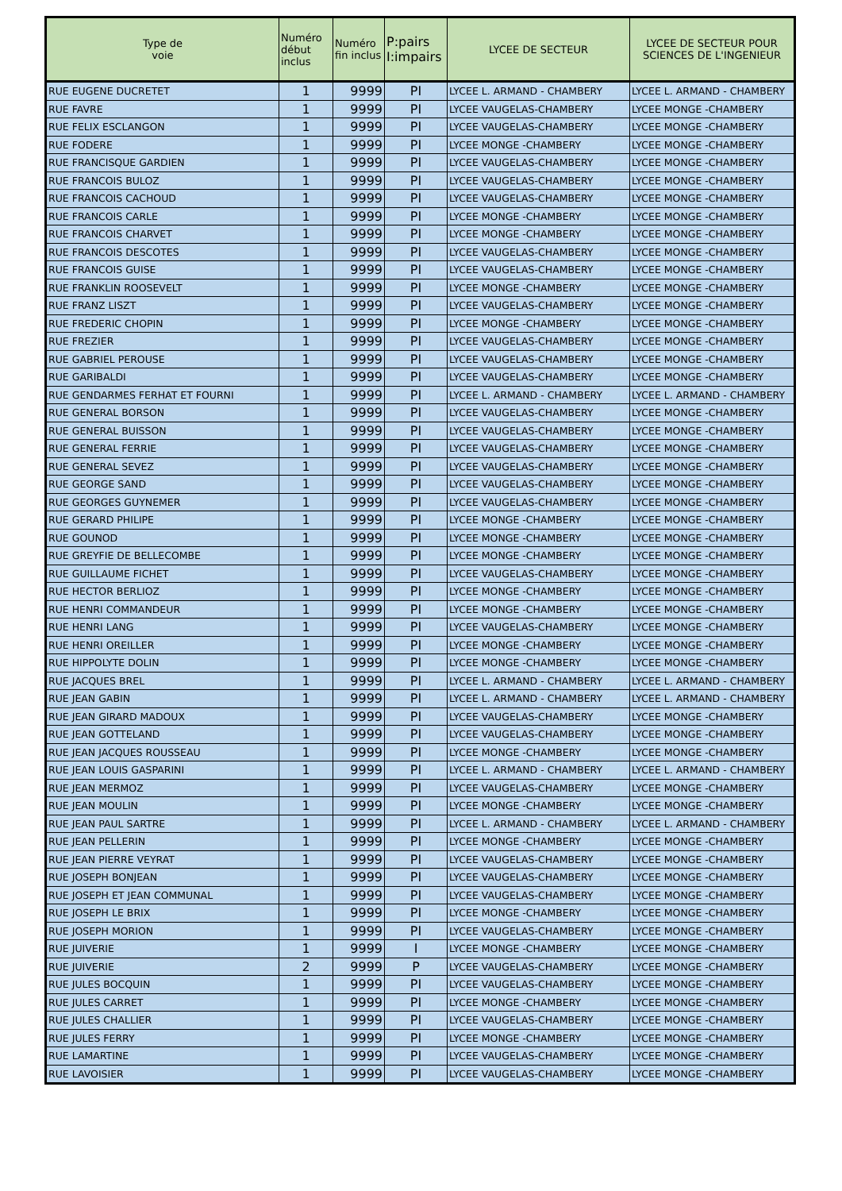| Type de voie | Numéro début inclus | Numéro fin inclus | P:pairs I:impairs | LYCEE DE SECTEUR | LYCEE DE SECTEUR POUR SCIENCES DE L'INGENIEUR |
| --- | --- | --- | --- | --- | --- |
| RUE EUGENE DUCRETET | 1 | 9999 | PI | LYCEE L. ARMAND - CHAMBERY | LYCEE L. ARMAND - CHAMBERY |
| RUE FAVRE | 1 | 9999 | PI | LYCEE VAUGELAS-CHAMBERY | LYCEE MONGE -CHAMBERY |
| RUE FELIX ESCLANGON | 1 | 9999 | PI | LYCEE VAUGELAS-CHAMBERY | LYCEE MONGE -CHAMBERY |
| RUE FODERE | 1 | 9999 | PI | LYCEE MONGE -CHAMBERY | LYCEE MONGE -CHAMBERY |
| RUE FRANCISQUE GARDIEN | 1 | 9999 | PI | LYCEE VAUGELAS-CHAMBERY | LYCEE MONGE -CHAMBERY |
| RUE FRANCOIS BULOZ | 1 | 9999 | PI | LYCEE VAUGELAS-CHAMBERY | LYCEE MONGE -CHAMBERY |
| RUE FRANCOIS CACHOUD | 1 | 9999 | PI | LYCEE VAUGELAS-CHAMBERY | LYCEE MONGE -CHAMBERY |
| RUE FRANCOIS CARLE | 1 | 9999 | PI | LYCEE MONGE -CHAMBERY | LYCEE MONGE -CHAMBERY |
| RUE FRANCOIS CHARVET | 1 | 9999 | PI | LYCEE MONGE -CHAMBERY | LYCEE MONGE -CHAMBERY |
| RUE FRANCOIS DESCOTES | 1 | 9999 | PI | LYCEE VAUGELAS-CHAMBERY | LYCEE MONGE -CHAMBERY |
| RUE FRANCOIS GUISE | 1 | 9999 | PI | LYCEE VAUGELAS-CHAMBERY | LYCEE MONGE -CHAMBERY |
| RUE FRANKLIN ROOSEVELT | 1 | 9999 | PI | LYCEE MONGE -CHAMBERY | LYCEE MONGE -CHAMBERY |
| RUE FRANZ LISZT | 1 | 9999 | PI | LYCEE VAUGELAS-CHAMBERY | LYCEE MONGE -CHAMBERY |
| RUE FREDERIC CHOPIN | 1 | 9999 | PI | LYCEE MONGE -CHAMBERY | LYCEE MONGE -CHAMBERY |
| RUE FREZIER | 1 | 9999 | PI | LYCEE VAUGELAS-CHAMBERY | LYCEE MONGE -CHAMBERY |
| RUE GABRIEL PEROUSE | 1 | 9999 | PI | LYCEE VAUGELAS-CHAMBERY | LYCEE MONGE -CHAMBERY |
| RUE GARIBALDI | 1 | 9999 | PI | LYCEE VAUGELAS-CHAMBERY | LYCEE MONGE -CHAMBERY |
| RUE GENDARMES FERHAT ET FOURNI | 1 | 9999 | PI | LYCEE L. ARMAND - CHAMBERY | LYCEE L. ARMAND - CHAMBERY |
| RUE GENERAL BORSON | 1 | 9999 | PI | LYCEE VAUGELAS-CHAMBERY | LYCEE MONGE -CHAMBERY |
| RUE GENERAL BUISSON | 1 | 9999 | PI | LYCEE VAUGELAS-CHAMBERY | LYCEE MONGE -CHAMBERY |
| RUE GENERAL FERRIE | 1 | 9999 | PI | LYCEE VAUGELAS-CHAMBERY | LYCEE MONGE -CHAMBERY |
| RUE GENERAL SEVEZ | 1 | 9999 | PI | LYCEE VAUGELAS-CHAMBERY | LYCEE MONGE -CHAMBERY |
| RUE GEORGE SAND | 1 | 9999 | PI | LYCEE VAUGELAS-CHAMBERY | LYCEE MONGE -CHAMBERY |
| RUE GEORGES GUYNEMER | 1 | 9999 | PI | LYCEE VAUGELAS-CHAMBERY | LYCEE MONGE -CHAMBERY |
| RUE GERARD PHILIPE | 1 | 9999 | PI | LYCEE MONGE -CHAMBERY | LYCEE MONGE -CHAMBERY |
| RUE GOUNOD | 1 | 9999 | PI | LYCEE MONGE -CHAMBERY | LYCEE MONGE -CHAMBERY |
| RUE GREYFIE DE BELLECOMBE | 1 | 9999 | PI | LYCEE MONGE -CHAMBERY | LYCEE MONGE -CHAMBERY |
| RUE GUILLAUME FICHET | 1 | 9999 | PI | LYCEE VAUGELAS-CHAMBERY | LYCEE MONGE -CHAMBERY |
| RUE HECTOR BERLIOZ | 1 | 9999 | PI | LYCEE MONGE -CHAMBERY | LYCEE MONGE -CHAMBERY |
| RUE HENRI COMMANDEUR | 1 | 9999 | PI | LYCEE MONGE -CHAMBERY | LYCEE MONGE -CHAMBERY |
| RUE HENRI LANG | 1 | 9999 | PI | LYCEE VAUGELAS-CHAMBERY | LYCEE MONGE -CHAMBERY |
| RUE HENRI OREILLER | 1 | 9999 | PI | LYCEE MONGE -CHAMBERY | LYCEE MONGE -CHAMBERY |
| RUE HIPPOLYTE DOLIN | 1 | 9999 | PI | LYCEE MONGE -CHAMBERY | LYCEE MONGE -CHAMBERY |
| RUE JACQUES BREL | 1 | 9999 | PI | LYCEE L. ARMAND - CHAMBERY | LYCEE L. ARMAND - CHAMBERY |
| RUE JEAN GABIN | 1 | 9999 | PI | LYCEE L. ARMAND - CHAMBERY | LYCEE L. ARMAND - CHAMBERY |
| RUE JEAN GIRARD MADOUX | 1 | 9999 | PI | LYCEE VAUGELAS-CHAMBERY | LYCEE MONGE -CHAMBERY |
| RUE JEAN GOTTELAND | 1 | 9999 | PI | LYCEE VAUGELAS-CHAMBERY | LYCEE MONGE -CHAMBERY |
| RUE JEAN JACQUES ROUSSEAU | 1 | 9999 | PI | LYCEE MONGE -CHAMBERY | LYCEE MONGE -CHAMBERY |
| RUE JEAN LOUIS GASPARINI | 1 | 9999 | PI | LYCEE L. ARMAND - CHAMBERY | LYCEE L. ARMAND - CHAMBERY |
| RUE JEAN MERMOZ | 1 | 9999 | PI | LYCEE VAUGELAS-CHAMBERY | LYCEE MONGE -CHAMBERY |
| RUE JEAN MOULIN | 1 | 9999 | PI | LYCEE MONGE -CHAMBERY | LYCEE MONGE -CHAMBERY |
| RUE JEAN PAUL SARTRE | 1 | 9999 | PI | LYCEE L. ARMAND - CHAMBERY | LYCEE L. ARMAND - CHAMBERY |
| RUE JEAN PELLERIN | 1 | 9999 | PI | LYCEE MONGE -CHAMBERY | LYCEE MONGE -CHAMBERY |
| RUE JEAN PIERRE VEYRAT | 1 | 9999 | PI | LYCEE VAUGELAS-CHAMBERY | LYCEE MONGE -CHAMBERY |
| RUE JOSEPH BONJEAN | 1 | 9999 | PI | LYCEE VAUGELAS-CHAMBERY | LYCEE MONGE -CHAMBERY |
| RUE JOSEPH ET JEAN COMMUNAL | 1 | 9999 | PI | LYCEE VAUGELAS-CHAMBERY | LYCEE MONGE -CHAMBERY |
| RUE JOSEPH LE BRIX | 1 | 9999 | PI | LYCEE MONGE -CHAMBERY | LYCEE MONGE -CHAMBERY |
| RUE JOSEPH MORION | 1 | 9999 | PI | LYCEE VAUGELAS-CHAMBERY | LYCEE MONGE -CHAMBERY |
| RUE JUIVERIE | 1 | 9999 | I | LYCEE MONGE -CHAMBERY | LYCEE MONGE -CHAMBERY |
| RUE JUIVERIE | 2 | 9999 | P | LYCEE VAUGELAS-CHAMBERY | LYCEE MONGE -CHAMBERY |
| RUE JULES BOCQUIN | 1 | 9999 | PI | LYCEE VAUGELAS-CHAMBERY | LYCEE MONGE -CHAMBERY |
| RUE JULES CARRET | 1 | 9999 | PI | LYCEE MONGE -CHAMBERY | LYCEE MONGE -CHAMBERY |
| RUE JULES CHALLIER | 1 | 9999 | PI | LYCEE VAUGELAS-CHAMBERY | LYCEE MONGE -CHAMBERY |
| RUE JULES FERRY | 1 | 9999 | PI | LYCEE MONGE -CHAMBERY | LYCEE MONGE -CHAMBERY |
| RUE LAMARTINE | 1 | 9999 | PI | LYCEE VAUGELAS-CHAMBERY | LYCEE MONGE -CHAMBERY |
| RUE LAVOISIER | 1 | 9999 | PI | LYCEE VAUGELAS-CHAMBERY | LYCEE MONGE -CHAMBERY |